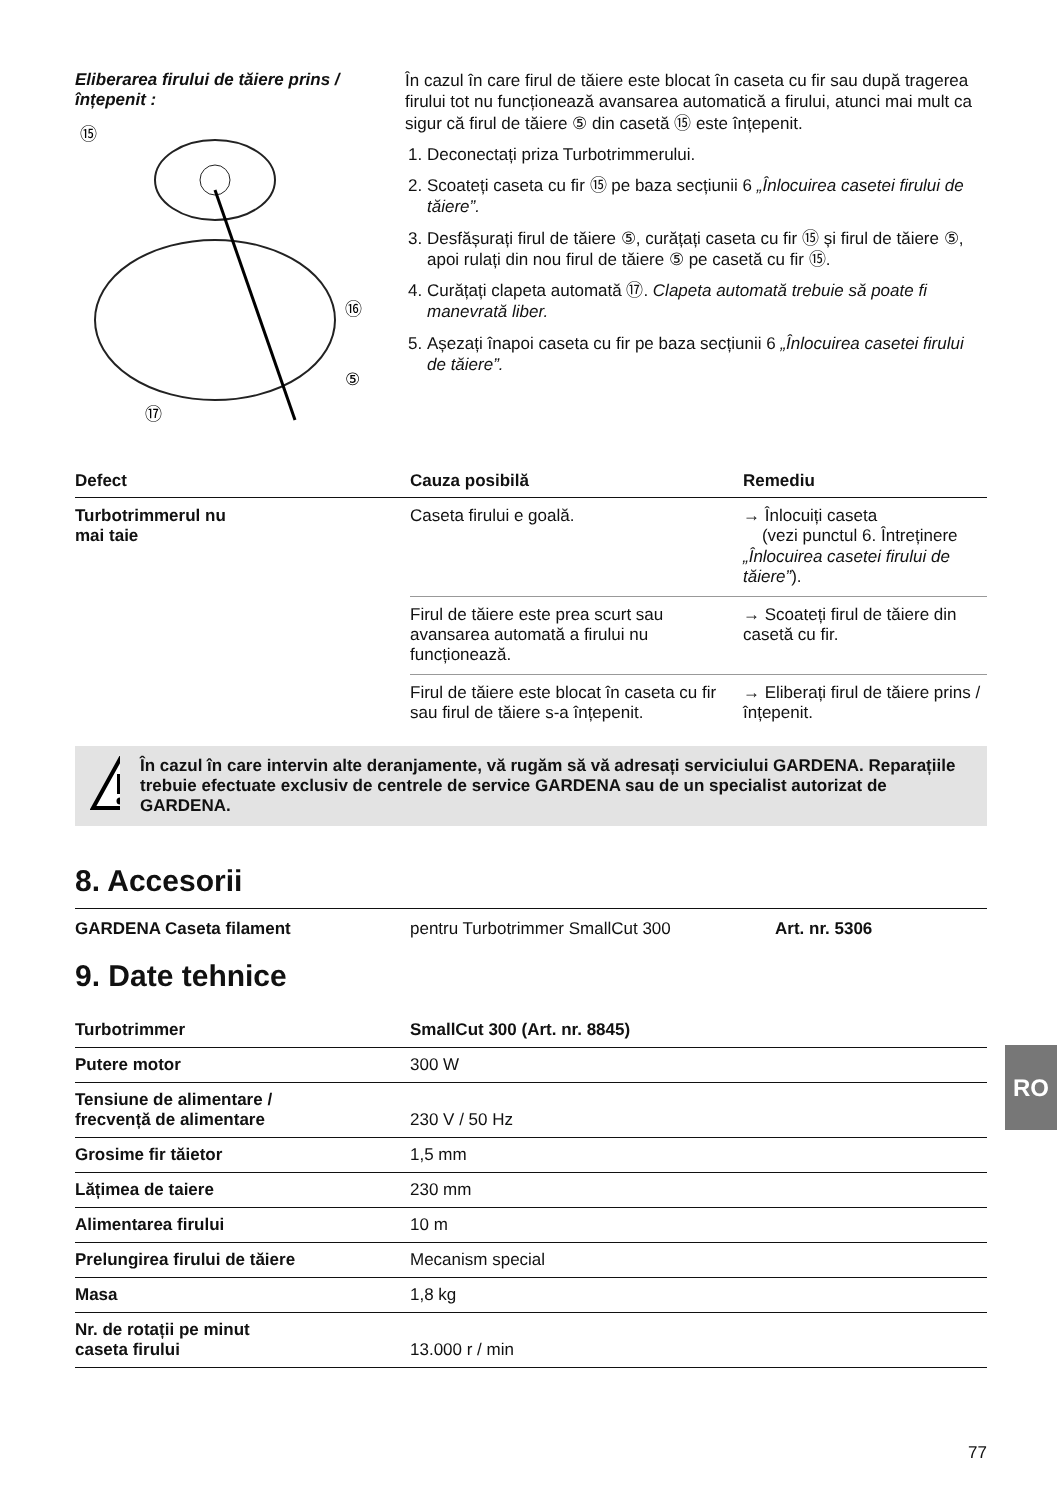Eliberarea firului de tăiere prins / înțepenit :
⑮
⑯
⑤
⑰
În cazul în care firul de tăiere este blocat în caseta cu fir sau după tragerea firului tot nu funcționează avansarea automatică a firului, atunci mai mult ca sigur că firul de tăiere ⑤ din casetă ⑮ este înțepenit.
1. Deconectați priza Turbotrimmerului.
2. Scoateți caseta cu fir ⑮ pe baza secțiunii 6 „Înlocuirea casetei firului de tăiere”.
3. Desfășurați firul de tăiere ⑤, curățați caseta cu fir ⑮ și firul de tăiere ⑤, apoi rulați din nou firul de tăiere ⑤ pe casetă cu fir ⑮.
4. Curățați clapeta automată ⑰. Clapeta automată trebuie să poate fi manevrată liber.
5. Așezați înapoi caseta cu fir pe baza secțiunii 6 „Înlocuirea casetei firului de tăiere”.
| Defect | Cauza posibilă | Remediu |
| --- | --- | --- |
| Turbotrimmerul nu mai taie | Caseta firului e goală. | → Înlocuiți caseta (vezi punctul 6. Întreținere „Înlocuirea casetei firului de tăiere” ). |
| | Firul de tăiere este prea scurt sau avansarea automată a firului nu funcționează. | → Scoateți firul de tăiere din casetă cu fir. |
| | Firul de tăiere este blocat în caseta cu fir sau firul de tăiere s-a înțepenit. | → Eliberați firul de tăiere prins / înțepenit. |
În cazul în care intervin alte deranjamente, vă rugăm să vă adresați serviciului GARDENA. Reparațiile trebuie efectuate exclusiv de centrele de service GARDENA sau de un specialist autorizat de GARDENA.
8. Accesorii
GARDENA Caseta filament pentru Turbotrimmer SmallCut 300 Art. nr. 5306
9. Date tehnice
| Turbotrimmer | SmallCut 300 (Art. nr. 8845) |
| Putere motor | 300 W |
| Tensiune de alimentare / frecvență de alimentare | 230 V / 50 Hz |
| Grosime fir tăietor | 1,5 mm |
| Lățimea de taiere | 230 mm |
| Alimentarea firului | 10 m |
| Prelungirea firului de tăiere | Mecanism special |
| Masa | 1,8 kg |
| Nr. de rotații pe minut caseta firului | 13.000 r / min |
RO
77